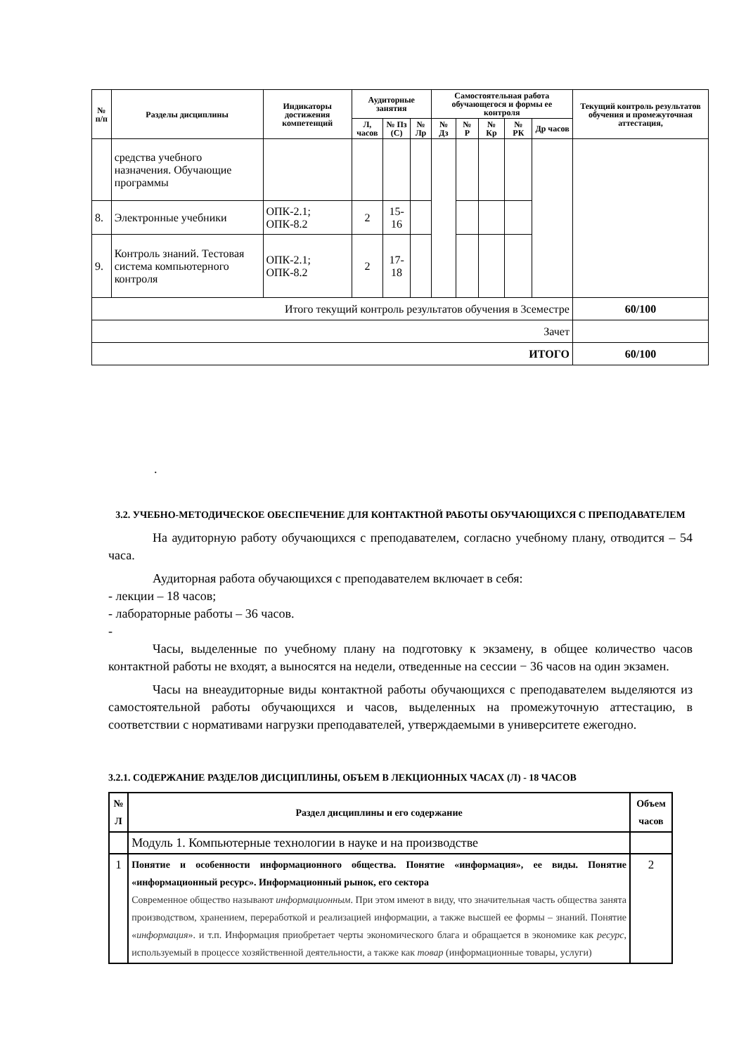| № п/п | Разделы дисциплины | Индикаторы достижения компетенций | Аудиторные занятия | | | Самостоятельная работа обучающегося и формы ее контроля | | | | | Текущий контроль результатов обучения и промежуточная аттестация, |
| --- | --- | --- | --- | --- | --- | --- | --- | --- | --- | --- | --- |
| | | | Л, часов | № Пз (С) | № Лр | № Дз | № Р | № Кр | № РК | Др часов | |
| | средства учебного назначения. Обучающие программы | | | | | | | | | | |
| 8. | Электронные учебники | ОПК-2.1; ОПК-8.2 | 2 | 15-16 | | | | | | | |
| 9. | Контроль знаний. Тестовая система компьютерного контроля | ОПК-2.1; ОПК-8.2 | 2 | 17-18 | | | | | | | |
| Итого текущий контроль результатов обучения в 3семестре | | | | | | | | | | | 60/100 |
| Зачет | | | | | | | | | | | |
| ИТОГО | | | | | | | | | | | 60/100 |
.
3.2. УЧЕБНО-МЕТОДИЧЕСКОЕ ОБЕСПЕЧЕНИЕ ДЛЯ КОНТАКТНОЙ РАБОТЫ ОБУЧАЮЩИХСЯ С ПРЕПОДАВАТЕЛЕМ
На аудиторную работу обучающихся с преподавателем, согласно учебному плану, отводится – 54 часа.
Аудиторная работа обучающихся с преподавателем включает в себя:
- лекции – 18 часов;
- лабораторные работы – 36 часов.
-
Часы, выделенные по учебному плану на подготовку к экзамену, в общее количество часов контактной работы не входят, а выносятся на недели, отведенные на сессии − 36 часов на один экзамен.
Часы на внеаудиторные виды контактной работы обучающихся с преподавателем выделяются из самостоятельной работы обучающихся и часов, выделенных на промежуточную аттестацию, в соответствии с нормативами нагрузки преподавателей, утверждаемыми в университете ежегодно.
3.2.1. СОДЕРЖАНИЕ РАЗДЕЛОВ ДИСЦИПЛИНЫ, ОБЪЕМ В ЛЕКЦИОННЫХ ЧАСАХ (Л) - 18 ЧАСОВ
| № Л | Раздел дисциплины и его содержание | Объем часов |
| --- | --- | --- |
| | Модуль 1. Компьютерные технологии в науке и на производстве | |
| 1 | Понятие и особенности информационного общества. Понятие «информация», ее виды. Понятие «информационный ресурс». Информационный рынок, его сектора Современное общество называют информационным . При этом имеют в виду, что значительная часть общества занята производством, хранением, переработкой и реализацией информации, а также высшей ее формы – знаний. Понятие « информация ». и т.п. Информация приобретает черты экономического блага и обращается в экономике как ресурс , используемый в процессе хозяйственной деятельности, а также как товар (информационные товары, услуги) | 2 |